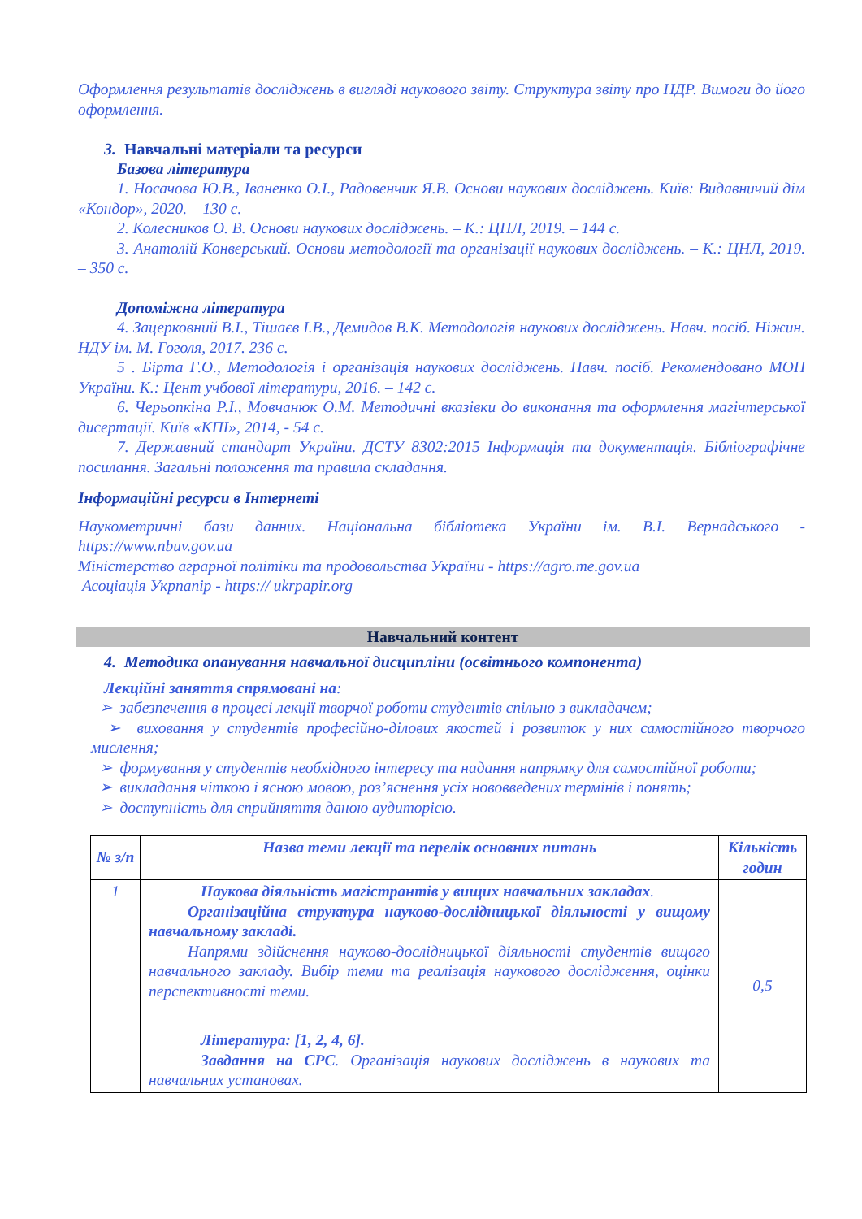Оформлення результатів досліджень в вигляді наукового звіту. Структура звіту про НДР. Вимоги до його оформлення.
3. Навчальні матеріали та ресурси
Базова література
1. Носачова Ю.В., Іваненко О.І., Радовенчик Я.В. Основи наукових досліджень. Київ: Видавничий дім «Кондор», 2020. – 130 с.
2. Колесников О. В. Основи наукових досліджень. – К.: ЦНЛ, 2019. – 144 с.
3. Анатолій Конверський. Основи методології та організації наукових досліджень. – К.: ЦНЛ, 2019. – 350 с.
Допоміжна література
4. Зацерковний В.І., Тішаєв І.В., Демидов В.К. Методологія наукових досліджень. Навч. посіб. Ніжин. НДУ ім. М. Гоголя, 2017. 236 с.
5 . Бірта Г.О., Методологія і організація наукових досліджень. Навч. посіб. Рекомендовано МОН України. К.: Цент учбової літератури, 2016. – 142 с.
6. Черьопкіна Р.І., Мовчанюк О.М. Методичні вказівки до виконання та оформлення магічтерської дисертації. Київ «КПІ», 2014, - 54 с.
7. Державний стандарт України. ДСТУ 8302:2015 Інформація та документація. Бібліографічне посилання. Загальні положення та правила складання.
Інформаційні ресурси в Інтернеті
Наукометричні бази данних. Національна бібліотека України ім. В.І. Вернадського - https://www.nbuv.gov.ua
Міністерство аграрної політіки та продовольства України - https://agro.me.gov.ua
Асоціація Укрпапір - https:// ukrpapir.org
Навчальний контент
4. Методика опанування навчальної дисципліни (освітнього компонента)
Лекційні заняття спрямовані на:
➢ забезпечення в процесі лекції творчої роботи студентів спільно з викладачем;
➢ виховання у студентів професійно-ділових якостей і розвиток у них самостійного творчого мислення;
➢ формування у студентів необхідного інтересу та надання напрямку для самостійної роботи;
➢ викладання чіткою і ясною мовою, роз’яснення усіх нововведених термінів і понять;
➢ доступність для сприйняття даною аудиторією.
| № з/п | Назва теми лекції та перелік основних питань | Кількість годин |
| --- | --- | --- |
| 1 | Наукова діяльність магістрантів у вищих навчальних закладах . Організаційна структура науково-дослідницької діяльності у вищому навчальному закладі. Напрями здійснення науково-дослідницької діяльності студентів вищого навчального закладу. Вибір теми та реалізація наукового дослідження, оцінки перспективності теми. Література: [1, 2, 4, 6]. Завдання на СРС . Організація наукових досліджень в наукових та навчальних установах. | 0,5 |